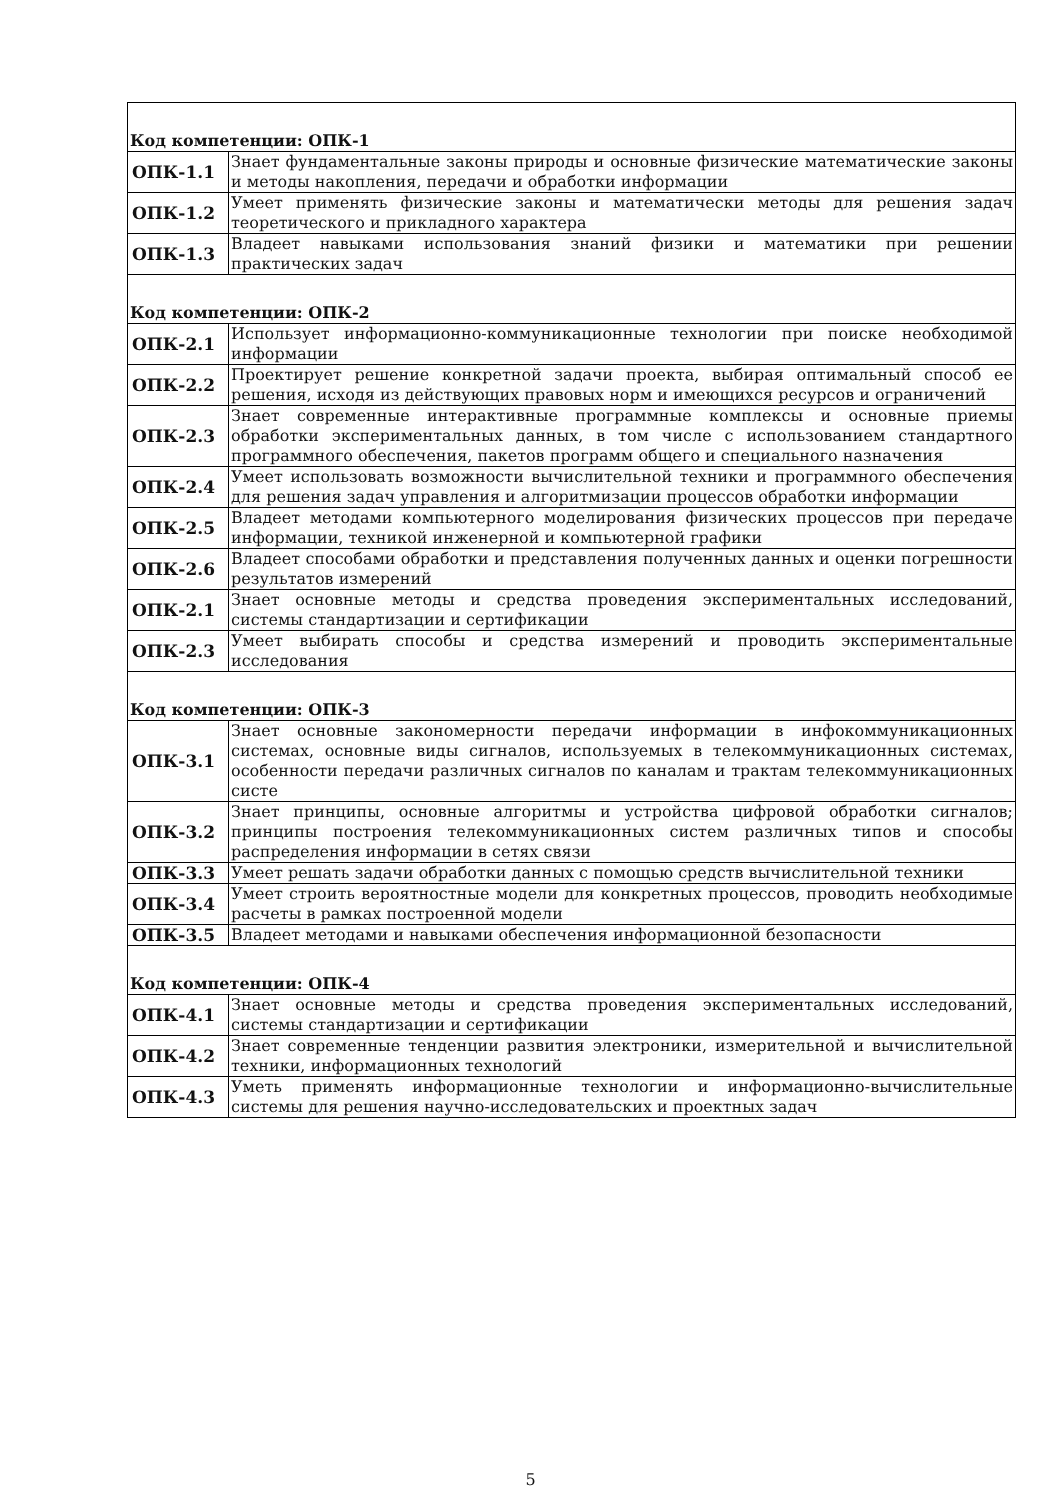| Код компетенции: ОПК-1 | |
| ОПК-1.1 | Знает фундаментальные законы природы и основные физические математические законы и методы накопления, передачи и обработки информации |
| ОПК-1.2 | Умеет применять физические законы и математически методы для решения задач теоретического и прикладного характера |
| ОПК-1.3 | Владеет навыками использования знаний физики и математики при решении практических задач |
| Код компетенции: ОПК-2 | |
| ОПК-2.1 | Использует информационно-коммуникационные технологии при поиске необходимой информации |
| ОПК-2.2 | Проектирует решение конкретной задачи проекта, выбирая оптимальный способ ее решения, исходя из действующих правовых норм и имеющихся ресурсов и ограничений |
| ОПК-2.3 | Знает современные интерактивные программные комплексы и основные приемы обработки экспериментальных данных, в том числе с использованием стандартного программного обеспечения, пакетов программ общего и специального назначения |
| ОПК-2.4 | Умеет использовать возможности вычислительной техники и программного обеспечения для решения задач управления и алгоритмизации процессов обработки информации |
| ОПК-2.5 | Владеет методами компьютерного моделирования физических процессов при передаче информации, техникой инженерной и компьютерной графики |
| ОПК-2.6 | Владеет способами обработки и представления полученных данных и оценки погрешности результатов измерений |
| ОПК-2.1 | Знает основные методы и средства проведения экспериментальных исследований, системы стандартизации и сертификации |
| ОПК-2.3 | Умеет выбирать способы и средства измерений и проводить экспериментальные исследования |
| Код компетенции: ОПК-3 | |
| ОПК-3.1 | Знает основные закономерности передачи информации в инфокоммуникационных системах, основные виды сигналов, используемых в телекоммуникационных системах, особенности передачи различных сигналов по каналам и трактам телекоммуникационных систе |
| ОПК-3.2 | Знает принципы, основные алгоритмы и устройства цифровой обработки сигналов; принципы построения телекоммуникационных систем различных типов и способы распределения информации в сетях связи |
| ОПК-3.3 | Умеет решать задачи обработки данных с помощью средств вычислительной техники |
| ОПК-3.4 | Умеет строить вероятностные модели для конкретных процессов, проводить необходимые расчеты в рамках построенной модели |
| ОПК-3.5 | Владеет методами и навыками обеспечения информационной безопасности |
| Код компетенции: ОПК-4 | |
| ОПК-4.1 | Знает основные методы и средства проведения экспериментальных исследований, системы стандартизации и сертификации |
| ОПК-4.2 | Знает современные тенденции развития электроники, измерительной и вычислительной техники, информационных технологий |
| ОПК-4.3 | Уметь применять информационные технологии и информационно-вычислительные системы для решения научно-исследовательских и проектных задач |
5